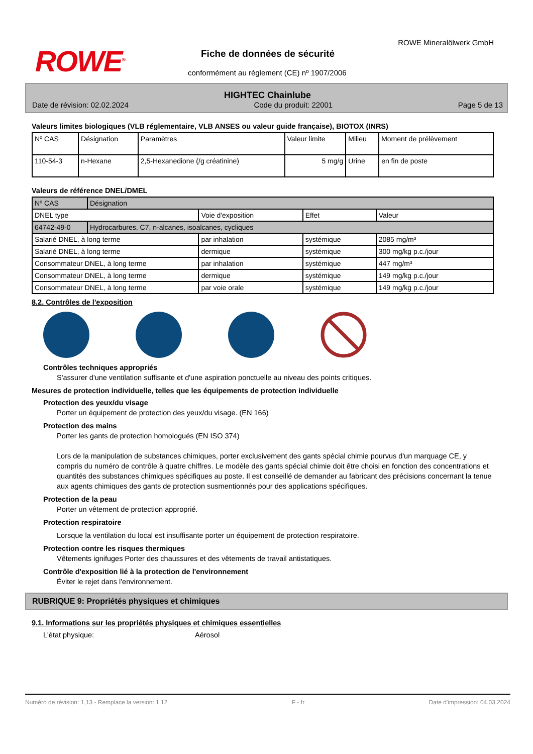ROWE<sup>®</sup>
ROWE Mineralölwerk GmbH
Fiche de données de sécurité
conformément au règlement (CE) nº 1907/2006
HIGHTEC Chainlube
Date de révision: 02.02.2024 Code du produit: 22001 Page 5 de 13
Valeurs limites biologiques (VLB réglementaire, VLB ANSES ou valeur guide française), BIOTOX (INRS)
| Nº CAS | Désignation | Paramètres | Valeur limite | Milieu | Moment de prélèvement |
| 110-54-3 | n-Hexane | 2,5-Hexanedione (/g créatinine) | 5 mg/g | Urine | en fin de poste |
Valeurs de référence DNEL/DMEL
| Nº CAS | Désignation | | | |
| DNEL type | | Voie d'exposition | Effet | Valeur |
| 64742-49-0 | Hydrocarbures, C7, n-alcanes, isoalcanes, cycliques | | | |
| Salarié DNEL, à long terme | | par inhalation | systémique | 2085 mg/m³ |
| Salarié DNEL, à long terme | | dermique | systémique | 300 mg/kg p.c./jour |
| Consommateur DNEL, à long terme | | par inhalation | systémique | 447 mg/m³ |
| Consommateur DNEL, à long terme | | dermique | systémique | 149 mg/kg p.c./jour |
| Consommateur DNEL, à long terme | | par voie orale | systémique | 149 mg/kg p.c./jour |
8.2. Contrôles de l'exposition
Contrôles techniques appropriés
S'assurer d'une ventilation suffisante et d'une aspiration ponctuelle au niveau des points critiques.
Mesures de protection individuelle, telles que les équipements de protection individuelle
Protection des yeux/du visage
Porter un équipement de protection des yeux/du visage. (EN 166)
Protection des mains
Porter les gants de protection homologués (EN ISO 374)
Lors de la manipulation de substances chimiques, porter exclusivement des gants spécial chimie pourvus d'un marquage CE, y compris du numéro de contrôle à quatre chiffres. Le modèle des gants spécial chimie doit être choisi en fonction des concentrations et quantités des substances chimiques spécifiques au poste. Il est conseillé de demander au fabricant des précisions concernant la tenue aux agents chimiques des gants de protection susmentionnés pour des applications spécifiques.
Protection de la peau
Porter un vêtement de protection approprié.
Protection respiratoire
Lorsque la ventilation du local est insuffisante porter un équipement de protection respiratoire.
Protection contre les risques thermiques
Vêtements ignifuges Porter des chaussures et des vêtements de travail antistatiques.
Contrôle d'exposition lié à la protection de l'environnement
Éviter le rejet dans l'environnement.
RUBRIQUE 9: Propriétés physiques et chimiques
9.1. Informations sur les propriétés physiques et chimiques essentielles
L'état physique: Aérosol
Numéro de révision: 1,13 - Remplace la version: 1,12 F - fr Date d'impression: 04.03.2024